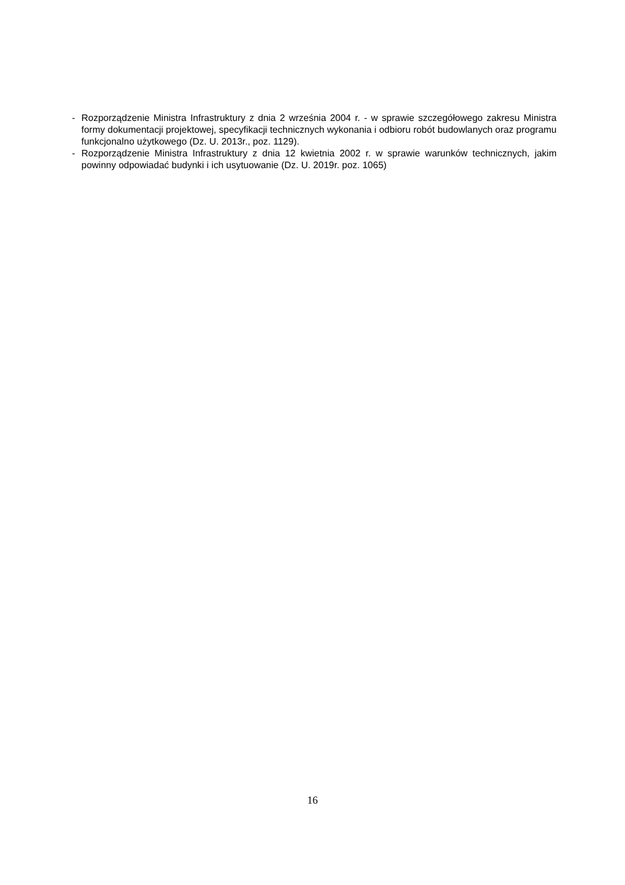- Rozporządzenie Ministra Infrastruktury z dnia 2 września 2004 r. - w sprawie szczegółowego zakresu Ministra formy dokumentacji projektowej, specyfikacji technicznych wykonania i odbioru robót budowlanych oraz programu funkcjonalno użytkowego (Dz. U. 2013r., poz. 1129).
- Rozporządzenie Ministra Infrastruktury z dnia 12 kwietnia 2002 r. w sprawie warunków technicznych, jakim powinny odpowiadać budynki i ich usytuowanie (Dz. U. 2019r. poz. 1065)
16